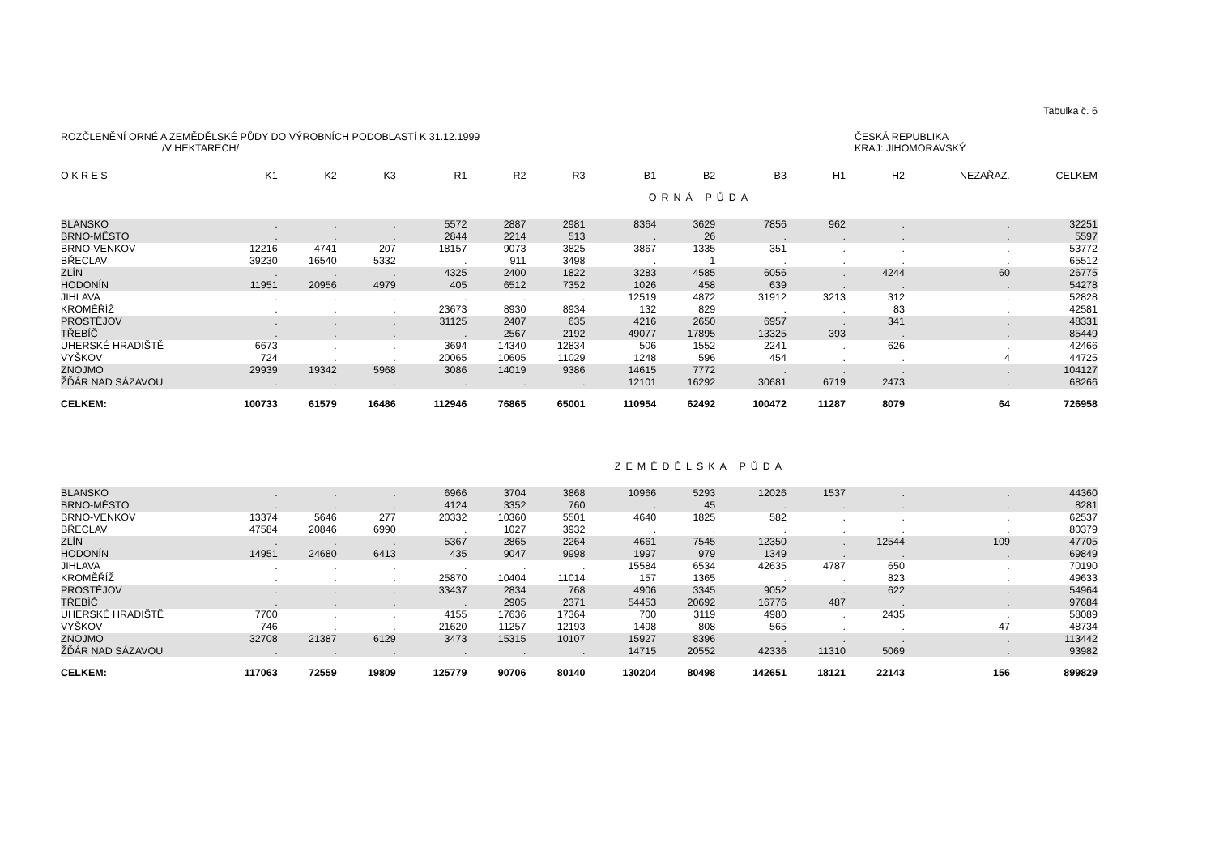Tabulka č. 6
ROZČLENĚNÍ ORNÉ A ZEMĚDĚLSKÉ PŮDY DO VÝROBNÍCH PODOBLASTÍ K 31.12.1999
/V HEKTARECH/
ČESKÁ REPUBLIKA
KRAJ: JIHOMORAVSKÝ
| O K R E S | K1 | K2 | K3 | R1 | R2 | R3 | B1 | B2 | B3 | H1 | H2 | NEZAŘAZ. | CELKEM |
| --- | --- | --- | --- | --- | --- | --- | --- | --- | --- | --- | --- | --- | --- |
| ORNÁ PŮDA | | | | | | | | | | | | | |
| BLANSKO | . | . | . | 5572 | 2887 | 2981 | 8364 | 3629 | 7856 | 962 | . | . | 32251 |
| BRNO-MĚSTO | . | . | . | 2844 | 2214 | 513 | . | 26 | . | . | . | . | 5597 |
| BRNO-VENKOV | 12216 | 4741 | 207 | 18157 | 9073 | 3825 | 3867 | 1335 | 351 | . | . | . | 53772 |
| BŘECLAV | 39230 | 16540 | 5332 | . | 911 | 3498 | . | 1 | . | . | . | . | 65512 |
| ZLÍN | . | . | . | 4325 | 2400 | 1822 | 3283 | 4585 | 6056 | . | 4244 | 60 | 26775 |
| HODONÍN | 11951 | 20956 | 4979 | 405 | 6512 | 7352 | 1026 | 458 | 639 | . | . | . | 54278 |
| JIHLAVA | . | . | . | . | . | . | 12519 | 4872 | 31912 | 3213 | 312 | . | 52828 |
| KROMĚŘÍŽ | . | . | . | 23673 | 8930 | 8934 | 132 | 829 | . | . | 83 | . | 42581 |
| PROSTĚJOV | . | . | . | 31125 | 2407 | 635 | 4216 | 2650 | 6957 | . | 341 | . | 48331 |
| TŘEBÍČ | . | . | . | . | 2567 | 2192 | 49077 | 17895 | 13325 | 393 | . | . | 85449 |
| UHERSKÉ HRADIŠTĚ | 6673 | . | . | 3694 | 14340 | 12834 | 506 | 1552 | 2241 | . | 626 | . | 42466 |
| VYŠKOV | 724 | . | . | 20065 | 10605 | 11029 | 1248 | 596 | 454 | . | . | 4 | 44725 |
| ZNOJMO | 29939 | 19342 | 5968 | 3086 | 14019 | 9386 | 14615 | 7772 | . | . | . | . | 104127 |
| ŽĎÁR NAD SÁZAVOU | . | . | . | . | . | . | 12101 | 16292 | 30681 | 6719 | 2473 | . | 68266 |
| CELKEM: | 100733 | 61579 | 16486 | 112946 | 76865 | 65001 | 110954 | 62492 | 100472 | 11287 | 8079 | 64 | 726958 |
| ZEMĚDĚLSKÁ PŮDA | | | | | | | | | | | | | |
| BLANSKO | . | . | . | 6966 | 3704 | 3868 | 10966 | 5293 | 12026 | 1537 | . | . | 44360 |
| BRNO-MĚSTO | . | . | . | 4124 | 3352 | 760 | . | 45 | . | . | . | . | 8281 |
| BRNO-VENKOV | 13374 | 5646 | 277 | 20332 | 10360 | 5501 | 4640 | 1825 | 582 | . | . | . | 62537 |
| BŘECLAV | 47584 | 20846 | 6990 | . | 1027 | 3932 | . | . | . | . | . | . | 80379 |
| ZLÍN | . | . | . | 5367 | 2865 | 2264 | 4661 | 7545 | 12350 | . | 12544 | 109 | 47705 |
| HODONÍN | 14951 | 24680 | 6413 | 435 | 9047 | 9998 | 1997 | 979 | 1349 | . | . | . | 69849 |
| JIHLAVA | . | . | . | . | . | . | 15584 | 6534 | 42635 | 4787 | 650 | . | 70190 |
| KROMĚŘÍŽ | . | . | . | 25870 | 10404 | 11014 | 157 | 1365 | . | . | 823 | . | 49633 |
| PROSTĚJOV | . | . | . | 33437 | 2834 | 768 | 4906 | 3345 | 9052 | . | 622 | . | 54964 |
| TŘEBÍČ | . | . | . | . | 2905 | 2371 | 54453 | 20692 | 16776 | 487 | . | . | 97684 |
| UHERSKÉ HRADIŠTĚ | 7700 | . | . | 4155 | 17636 | 17364 | 700 | 3119 | 4980 | . | 2435 | . | 58089 |
| VYŠKOV | 746 | . | . | 21620 | 11257 | 12193 | 1498 | 808 | 565 | . | . | 47 | 48734 |
| ZNOJMO | 32708 | 21387 | 6129 | 3473 | 15315 | 10107 | 15927 | 8396 | . | . | . | . | 113442 |
| ŽĎÁR NAD SÁZAVOU | . | . | . | . | . | . | 14715 | 20552 | 42336 | 11310 | 5069 | . | 93982 |
| CELKEM: | 117063 | 72559 | 19809 | 125779 | 90706 | 80140 | 130204 | 80498 | 142651 | 18121 | 22143 | 156 | 899829 |